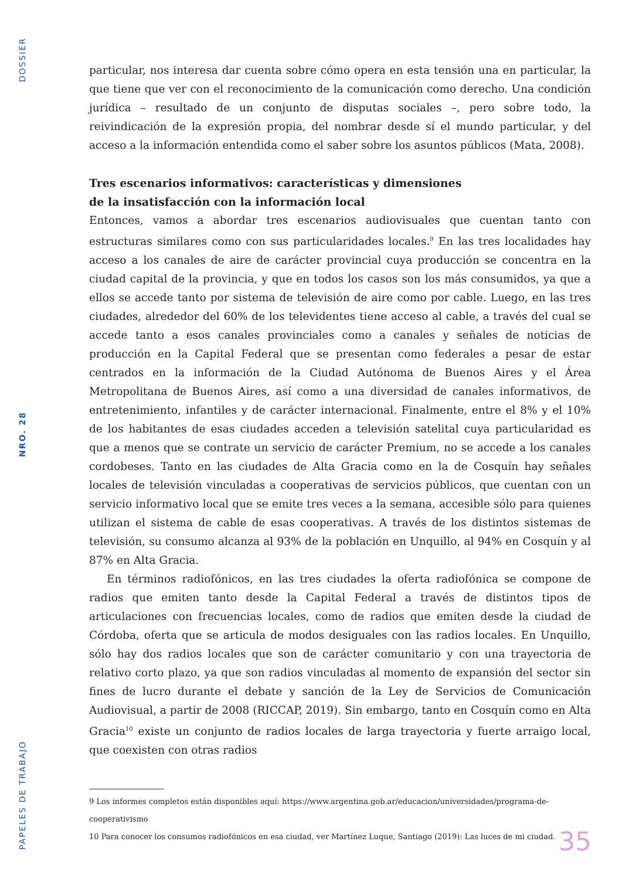DOSSIER
NRO. 28
PAPELES DE TRABAJO
particular, nos interesa dar cuenta sobre cómo opera en esta tensión una en particular, la que tiene que ver con el reconocimiento de la comunicación como derecho. Una condición jurídica – resultado de un conjunto de disputas sociales –, pero sobre todo, la reivindicación de la expresión propia, del nombrar desde sí el mundo particular, y del acceso a la información entendida como el saber sobre los asuntos públicos (Mata, 2008).
Tres escenarios informativos: características y dimensiones
de la insatisfacción con la información local
Entonces, vamos a abordar tres escenarios audiovisuales que cuentan tanto con estructuras similares como con sus particularidades locales.<sup>9</sup> En las tres localidades hay acceso a los canales de aire de carácter provincial cuya producción se concentra en la ciudad capital de la provincia, y que en todos los casos son los más consumidos, ya que a ellos se accede tanto por sistema de televisión de aire como por cable. Luego, en las tres ciudades, alrededor del 60% de los televidentes tiene acceso al cable, a través del cual se accede tanto a esos canales provinciales como a canales y señales de noticias de producción en la Capital Federal que se presentan como federales a pesar de estar centrados en la información de la Ciudad Autónoma de Buenos Aires y el Área Metropolitana de Buenos Aires, así como a una diversidad de canales informativos, de entretenimiento, infantiles y de carácter internacional. Finalmente, entre el 8% y el 10% de los habitantes de esas ciudades acceden a televisión satelital cuya particularidad es que a menos que se contrate un servicio de carácter Premium, no se accede a los canales cordobeses. Tanto en las ciudades de Alta Gracia como en la de Cosquín hay señales locales de televisión vinculadas a cooperativas de servicios públicos, que cuentan con un servicio informativo local que se emite tres veces a la semana, accesible sólo para quienes utilizan el sistema de cable de esas cooperativas. A través de los distintos sistemas de televisión, su consumo alcanza al 93% de la población en Unquillo, al 94% en Cosquín y al 87% en Alta Gracia.
En términos radiofónicos, en las tres ciudades la oferta radiofónica se compone de radios que emiten tanto desde la Capital Federal a través de distintos tipos de articulaciones con frecuencias locales, como de radios que emiten desde la ciudad de Córdoba, oferta que se articula de modos desiguales con las radios locales. En Unquillo, sólo hay dos radios locales que son de carácter comunitario y con una trayectoria de relativo corto plazo, ya que son radios vinculadas al momento de expansión del sector sin fines de lucro durante el debate y sanción de la Ley de Servicios de Comunicación Audiovisual, a partir de 2008 (RICCAP, 2019). Sin embargo, tanto en Cosquín como en Alta Gracia<sup>10</sup> existe un conjunto de radios locales de larga trayectoria y fuerte arraigo local, que coexisten con otras radios
9 Los informes completos están disponibles aquí: https://www.argentina.gob.ar/educacion/universidades/programa-de-cooperativismo
10 Para conocer los consumos radiofónicos en esa ciudad, ver Martínez Luque, Santiago (2019): Las luces de mi ciudad.
35